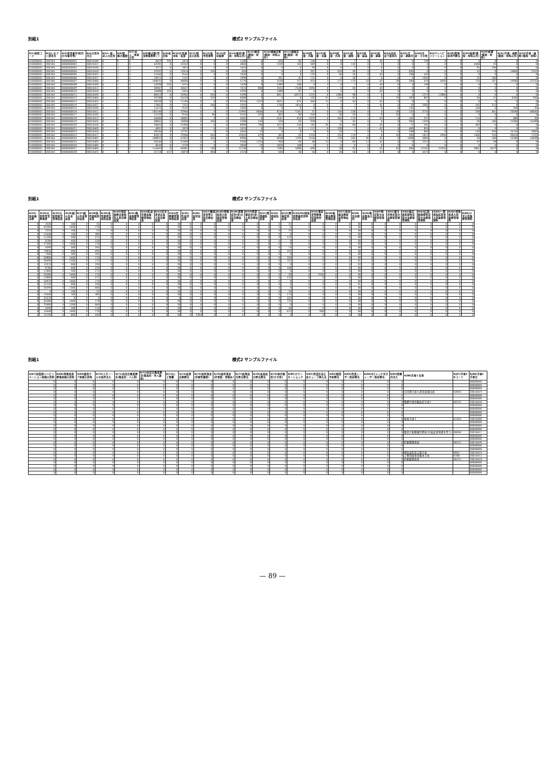別紙1 様式2 サンプルファイル
| 6(1)病院コード | 6(2)レセプト請求月 | 6(3)患者番号(院内のID番号等) | 6(4)入院年月日 | 6(5)一般・老人の区別 | 6(6)保険の種類 | 6(7)本人・家族の別 | 6(8)総点数(食事療養費除く) | 6(9)初診料 | 6(10)入院基本料・加算 | 6(11)特定入院料 | 6(12)指導管理等 | 6(13)在宅医療 | 6(14)検査(薬剤・材料以外) | 6(15)検査(薬剤・材料) | 6(16)画像診断(薬剤・材料以外) | 6(17)画像診断(薬剤・材料) | 6(18)投薬・内服 | 6(19)投薬・屯服 | 6(20)投薬・外用 | 6(21)投薬・調剤 | 6(22)投薬・麻毒 | 6(23)投薬・調基 | 6(24)注射・皮下筋肉内 | 6(25)注射・静脈内 | 6(26)注射・その他 | 6(27)リハビリテーション | 6(28)精神科専門療法 | 6(29)処置(薬剤・材料以外) | 6(30)処置(薬剤・材料) | 6(31)手術・麻酔(薬剤・材料以外) | 6(32)手術・麻酔(薬剤・材料) |
| --- | --- | --- | --- | --- | --- | --- | --- | --- | --- | --- | --- | --- | --- | --- | --- | --- | --- | --- | --- | --- | --- | --- | --- | --- | --- | --- | --- | --- | --- | --- | --- |
| 010000001 | 200104 | 0000000001 | 20010430 | 0 | 0 | 0 | 4419 | 335 | 1876 | 0 | 0 | 0 | 1160 | 0 | 636 | 82 | 144 | 0 | 0 | 7 | 0 | 42 | 6 | 0 | 139 | 0 | 0 | 0 | 0 | 0 | 0 |
| 010000001 | 200104 | 0000000002 | 20010412 | 1 | 1 | 0 | 43781 | 0 | 32242 | 0 | 0 | 0 | 4840 | 0 | 1249 | 165 | 569 | 0 | 0 | 133 | 0 | 0 | 0 | 0 | 0 | 0 | 0 | 4368 | 25 | 0 | 0 |
| 010000001 | 200104 | 0000000003 | 20010430 | 1 | 1 | 0 | 3277 | 0 | 1853 | 0 | 0 | 0 | 1010 | 0 | 0 | 0 | 56 | 0 | 0 | 7 | 0 | 0 | 0 | 0 | 0 | 0 | 0 | 95 | 246 | 0 | 0 |
| 010000001 | 200104 | 0000000004 | 20010418 | 1 | 1 | 0 | 32392 | 0 | 12616 | 0 | 350 | 0 | 694 | 0 | 0 | 0 | 207 | 0 | 418 | 49 | 0 | 0 | 0 | 826 | 0 | 0 | 0 | 42 | 8 | 14860 | 2252 |
| 010000001 | 200104 | 0000000005 | 20010423 | 1 | 1 | 0 | 11450 | 0 | 9145 | 0 | 0 | 0 | 1620 | 0 | 0 | 0 | 192 | 0 | 26 | 35 | 0 | 42 | 0 | 238 | 102 | 0 | 0 | 0 | 0 | 0 | 0 |
| 010000001 | 200104 | 0000000006 | 20010427 | 1 | 1 | 0 | 10915 | 0 | 7222 | 0 | 0 | 0 | 1990 | 0 | 301 | 41 | 131 | 0 | 0 | 28 | 1 | 0 | 0 | 0 | 1020 | 0 | 0 | 35 | 106 | 0 | 0 |
| 010000001 | 200104 | 0000000007 | 20010406 | 1 | 0 | 0 | 100635 | 0 | 40680 | 0 | 0 | 0 | 5770 | 0 | 3538 | 317 | 414 | 3 | 175 | 175 | 10 | 42 | 38 | 284 | 470 | 5830 | 0 | 710 | 107 | 19580 | 22232 |
| 010000001 | 200104 | 0000000008 | 20010428 | 0 | 1 | 0 | 10298 | 335 | 5574 | 0 | 0 | 0 | 1520 | 0 | 2389 | 260 | 0 | 3 | 0 | 7 | 0 | 42 | 0 | 0 | 138 | 0 | 0 | 0 | 0 | 0 | 0 |
| 010000001 | 200104 | 0000000009 | 20010413 | 1 | 1 | 0 | 30967 | 0 | 18437 | 0 | 0 | 0 | 7674 | 808 | 2553 | 2106 | 1094 | 0 | 0 | 63 | 0 | 42 | 0 | 0 | 0 | 0 | 0 | 0 | 0 | 0 | 0 |
| 010000001 | 200104 | 0000000010 | 20010418 | 1 | 1 | 0 | 10488 | 335 | 5424 | 0 | 0 | 0 | 2920 | 0 | 1488 | 87 | 0 | 0 | 6 | 7 | 0 | 42 | 0 | 0 | 0 | 0 | 0 | 0 | 0 | 0 | 0 |
| 010000001 | 200104 | 0000000011 | 20010426 | 0 | 0 | 0 | 66912 | 0 | 25902 | 0 | 650 | 0 | 5298 | 0 | 8011 | 10972 | 1225 | 0 | 1484 | 98 | 0 | 0 | 0 | 0 | 1272 | 13860 | 0 | 0 | 0 | 0 | 0 |
| 010000001 | 200104 | 0000000012 | 20010404 | 0 | 1 | 0 | 39788 | 0 | 24238 | 0 | 350 | 0 | 6068 | 0 | 0 | 0 | 102 | 51 | 144 | 81 | 0 | 0 | 20 | 583 | 802 | 0 | 0 | 84 | 31 | 6360 | 936 |
| 010000001 | 200104 | 0000000013 | 20010423 | 1 | 1 | 0 | 28336 | 0 | 11184 | 0 | 0 | 0 | 8354 | 1233 | 4031 | 875 | 504 | 11 | 0 | 42 | 0 | 42 | 0 | 0 | 0 | 0 | 0 | 0 | 0 | 0 | 0 |
| 010000001 | 200104 | 0000000014 | 20010427 | 1 | 1 | 0 | 17861 | 0 | 7322 | 0 | 500 | 0 | 3293 | 0 | 1760 | 1814 | 0 | 0 | 3 | 7 | 0 | 42 | 0 | 19 | 2383 | 0 | 0 | 165 | 313 | 0 | 0 |
| 010000001 | 200104 | 0000000015 | 20010426 | 0 | 0 | 0 | 11475 | 0 | 9145 | 0 | 0 | 0 | 1820 | 0 | 0 | 0 | 0 | 3 | 0 | 7 | 0 | 0 | 0 | 135 | 0 | 0 | 0 | 140 | 0 | 340 | 35 |
| 010000001 | 200104 | 0000000016 | 20010411 | 1 | 1 | 0 | 185146 | 0 | 32984 | 0 | 0 | 0 | 13995 | 6646 | 6144 | 5167 | 57 | 0 | 145 | 126 | 0 | 0 | 38 | 125 | 3725 | 0 | 0 | 538 | 441 | 70590 | 44045 |
| 010000001 | 200104 | 0000000017 | 20010426 | 1 | 1 | 0 | 15759 | 0 | 9145 | 0 | 80 | 0 | 5155 | 325 | 602 | 82 | 245 | 0 | 20 | 35 | 0 | 0 | 20 | 0 | 0 | 0 | 0 | 0 | 0 | 0 | 0 |
| 010000001 | 200104 | 0000000018 | 20010413 | 0 | 0 | 0 | 44466 | 0 | 30003 | 0 | 0 | 0 | 4505 | 0 | 5107 | 815 | 1639 | 0 | 442 | 119 | 1 | 42 | 0 | 162 | 237 | 0 | 0 | 714 | 0 | 680 | 30 |
| 010000001 | 200104 | 0000000019 | 20010425 | 0 | 1 | 0 | 48841 | 0 | 10968 | 0 | 450 | 0 | 2200 | 145 | 526 | 62 | 928 | 1 | 0 | 42 | 6 | 0 | 0 | 904 | 1595 | 0 | 0 | 50 | 106 | 15300 | 15498 |
| 010000001 | 200104 | 0000000020 | 20010418 | 0 | 0 | 0 | 36663 | 0 | 21906 | 0 | 0 | 0 | 8098 | 706 | 4213 | 534 | 183 | 26 | 35 | 84 | 0 | 42 | 0 | 71 | 181 | 0 | 0 | 462 | 0 | 0 | 0 |
| 010000001 | 200104 | 0000000021 | 20010409 | 0 | 0 | 1 | 4897 | 0 | 1878 | 3 | 0 | 0 | 1070 | 0 | 225 | 21 | 112 | 0 | 228 | 7 | 0 | 42 | 0 | 469 | 835 | 0 | 0 | 0 | 0 | 0 | 0 |
| 010000001 | 200104 | 0000000022 | 20010418 | 1 | 1 | 0 | 38184 | 0 | 12791 | 0 | 0 | 0 | 4943 | 13 | 0 | 0 | 0 | 0 | 10 | 7 | 0 | 0 | 8 | 348 | 683 | 0 | 0 | 120 | 594 | 15734 | 2865 |
| 010000001 | 200104 | 0000000023 | 20010411 | 0 | 0 | 0 | 82013 | 0 | 22960 | 0 | 650 | 0 | 12024 | 479 | 463 | 62 | 1518 | 2 | 235 | 119 | 0 | 0 | 20 | 390 | 1612 | 1850 | 0 | 1500 | 316 | 36410 | 1233 |
| 010000001 | 200104 | 0000000024 | 20010402 | 0 | 1 | 0 | 108833 | 0 | 47822 | 0 | 450 | 0 | 6900 | 73 | 6948 | 7293 | 3144 | 0 | 133 | 203 | 26 | 42 | 0 | 1608 | 4605 | 0 | 0 | 50 | 106 | 15300 | 14038 |
| 010000001 | 200104 | 0000000025 | 20010409 | 0 | 1 | 0 | 36244 | 0 | 21906 | 0 | 0 | 0 | 9348 | 1224 | 900 | 84 | 48 | 12 | 0 | 84 | 12 | 42 | 0 | 0 | 2315 | 0 | 0 | 92 | 58 | 0 | 0 |
| 010000001 | 200104 | 0000000026 | 20010406 | 0 | 0 | 0 | 6639 | 0 | 3726 | 0 | 0 | 0 | 2838 | 19 | 1826 | 108 | 0 | 0 | 0 | 0 | 0 | 0 | 0 | 0 | 0 | 0 | 0 | 0 | 0 | 0 | 0 |
| 010000001 | 200104 | 0000000027 | 20010404 | 1 | 1 | 0 | 114443 | 0 | 45081 | 0 | 700 | 0 | 11736 | 0 | 7285 | 5080 | 690 | 0 | 28 | 91 | 0 | 42 | 64 | 684 | 13162 | 23250 | 0 | 2801 | 3479 | 0 | 0 |
| 010000001 | 200104 | 0000000028 | 20010423 | 0 | 0 | 1 | 25718 | 437 | 16878 | 0 | 800 | 0 | 2370 | 0 | 560 | 46 | 54 | 0 | 20 | 56 | 0 | 42 | 0 | 0 | 4375 | 0 | 0 | 0 | 0 | 0 | 0 |
別紙1 様式2 サンプルファイル
| 6(33)放射線治療 | 6(34)入院時食事療養費 | 6(35)入院時医学管理加算 | 6(36)紹介外来加算 | 6(37)紹介外来特別加算 | 6(38)急性期病院加算 | 6(39)急性期特定病院加算 | 6(40)地域医療支援病院入院診療加算 | 6(41)救急医療管理加算 | 6(42)乳幼児救急医療管理加算 | 6(43)在宅患者応急入院診療加算 | 6(44)診療録管理体制加算 | 6(45)乳幼児加算 | 6(46)幼児加算 | 6(47)難病患者等入院診療加算 | 6(48)特殊疾患入院施設管理加算 | 6(49)超重症児(者)入院診療加算 | 6(50)準超重症児(者)入院診療加算 | 6(51)看護補助加算 | 6(52)地域加算 | 6(53)療養環境加算 | 6(54)HIV感染者療養環境特別加算 | 6(55)重症者等療養環境特別加算 | 6(56)無菌治療室管理加算 | 6(57)放射線治療病室管理加算 | 6(58)外泊期間 | 6(59)救命救急入院料 | 6(60)特定集中治療室管理料 | 6(61)新生児特定集中治療室管理料 | 6(62)総合周産期特定集中治療室管理料 | 6(63)広範囲熱傷特定集中治療室管理料 | 6(64)一類感染症患者入院医療管理料 | 6(65)特殊疾患入院医療管理料 | 6(66)小児入院医療管理料 |
| --- | --- | --- | --- | --- | --- | --- | --- | --- | --- | --- | --- | --- | --- | --- | --- | --- | --- | --- | --- | --- | --- | --- | --- | --- | --- | --- | --- | --- | --- | --- | --- | --- | --- |
| 0 | 2520 | 0 | 100 | 0 | 55 | 0 | 0 | 0 | 0 | 0 | 30 | 0 | 0 | 0 | 0 | 0 | 0 | 0 | 0 | 25 | 0 | 0 | 0 | 0 | 00 | 0 | 0 | 0 | 0 | 0 | 0 | 0 | 0 |
| 0 | 45360 | 0 | 1400 | 0 | 770 | 0 | 0 | 0 | 0 | 0 | 30 | 0 | 0 | 0 | 0 | 0 | 0 | 0 | 0 | 0 | 0 | 0 | 0 | 0 | 00 | 0 | 0 | 0 | 0 | 0 | 0 | 0 | 0 |
| 0 | 2220 | 0 | 100 | 0 | 55 | 0 | 0 | 0 | 0 | 0 | 30 | 0 | 0 | 0 | 0 | 0 | 0 | 0 | 0 | 25 | 0 | 0 | 0 | 0 | 00 | 0 | 0 | 0 | 0 | 0 | 0 | 0 | 0 |
| 0 | 15440 | 0 | 700 | 0 | 385 | 0 | 0 | 0 | 0 | 0 | 30 | 0 | 0 | 0 | 0 | 0 | 0 | 0 | 0 | 0 | 0 | 0 | 0 | 0 | 00 | 0 | 0 | 0 | 0 | 0 | 0 | 0 | 0 |
| 0 | 11100 | 0 | 500 | 0 | 275 | 0 | 0 | 0 | 0 | 0 | 30 | 0 | 0 | 0 | 0 | 0 | 0 | 0 | 0 | 125 | 0 | 0 | 0 | 0 | 00 | 0 | 0 | 0 | 0 | 0 | 0 | 0 | 0 |
| 0 | 8780 | 0 | 400 | 0 | 220 | 0 | 0 | 0 | 0 | 0 | 30 | 0 | 0 | 0 | 0 | 0 | 0 | 0 | 0 | 0 | 0 | 0 | 0 | 0 | 00 | 0 | 0 | 0 | 0 | 0 | 0 | 0 | 0 |
| 0 | 57260 | 0 | 1400 | 0 | 770 | 0 | 0 | 0 | 0 | 0 | 30 | 0 | 0 | 0 | 0 | 0 | 0 | 0 | 0 | 0 | 0 | 0 | 0 | 0 | 00 | 0 | 0 | 0 | 0 | 0 | 0 | 0 | 0 |
| 0 | 4390 | 0 | 300 | 0 | 165 | 0 | 0 | 0 | 0 | 0 | 30 | 0 | 0 | 0 | 0 | 0 | 0 | 0 | 0 | 75 | 0 | 0 | 0 | 0 | 00 | 0 | 0 | 0 | 0 | 0 | 0 | 0 | 0 |
| 0 | 19830 | 0 | 900 | 0 | 495 | 0 | 0 | 0 | 0 | 0 | 30 | 0 | 0 | 0 | 0 | 0 | 0 | 0 | 0 | 225 | 0 | 0 | 0 | 0 | 00 | 0 | 0 | 0 | 0 | 0 | 0 | 0 | 0 |
| 0 | 7560 | 0 | 300 | 0 | 165 | 0 | 0 | 0 | 0 | 0 | 30 | 0 | 0 | 0 | 0 | 0 | 0 | 0 | 0 | 0 | 0 | 0 | 0 | 0 | 00 | 0 | 0 | 0 | 0 | 0 | 0 | 0 | 0 |
| 0 | 30880 | 0 | 1400 | 0 | 770 | 0 | 0 | 0 | 0 | 0 | 30 | 0 | 0 | 0 | 0 | 0 | 0 | 0 | 0 | 350 | 0 | 0 | 0 | 0 | 00 | 0 | 0 | 0 | 0 | 0 | 0 | 0 | 0 |
| 0 | 26490 | 0 | 1300 | 0 | 715 | 0 | 0 | 0 | 0 | 0 | 30 | 0 | 0 | 0 | 0 | 0 | 0 | 0 | 0 | 325 | 0 | 0 | 0 | 0 | 01 | 0 | 0 | 0 | 0 | 0 | 0 | 0 | 0 |
| 0 | 13570 | 0 | 600 | 0 | 330 | 0 | 0 | 0 | 0 | 0 | 30 | 0 | 0 | 0 | 0 | 0 | 0 | 0 | 0 | 0 | 0 | 0 | 0 | 0 | 02 | 0 | 0 | 0 | 0 | 0 | 0 | 0 | 0 |
| 0 | 8780 | 0 | 400 | 0 | 220 | 0 | 0 | 0 | 0 | 0 | 30 | 0 | 0 | 0 | 0 | 0 | 0 | 0 | 0 | 100 | 0 | 0 | 0 | 0 | 00 | 0 | 0 | 0 | 0 | 0 | 0 | 0 | 0 |
| 0 | 11000 | 0 | 500 | 0 | 275 | 0 | 0 | 0 | 0 | 0 | 30 | 0 | 0 | 0 | 0 | 0 | 0 | 0 | 0 | 0 | 0 | 0 | 0 | 0 | 00 | 0 | 0 | 0 | 0 | 0 | 0 | 0 | 0 |
| 0 | 35280 | 0 | 1400 | 0 | 770 | 0 | 0 | 0 | 0 | 0 | 30 | 0 | 0 | 0 | 0 | 0 | 0 | 0 | 0 | 50 | 0 | 2100 | 0 | 0 | 00 | 0 | 0 | 0 | 0 | 0 | 0 | 0 | 0 |
| 0 | 12600 | 0 | 500 | 0 | 275 | 0 | 0 | 0 | 0 | 0 | 30 | 0 | 0 | 0 | 0 | 0 | 0 | 0 | 0 | 125 | 0 | 0 | 0 | 0 | 00 | 0 | 0 | 0 | 0 | 0 | 0 | 0 | 0 |
| 0 | 34970 | 0 | 1400 | 0 | 770 | 0 | 0 | 0 | 0 | 0 | 30 | 0 | 0 | 0 | 0 | 0 | 0 | 0 | 0 | 0 | 0 | 0 | 0 | 0 | 00 | 0 | 0 | 0 | 0 | 0 | 0 | 0 | 0 |
| 0 | 15120 | 0 | 600 | 0 | 330 | 0 | 0 | 0 | 0 | 0 | 30 | 0 | 0 | 0 | 0 | 0 | 0 | 0 | 0 | 0 | 0 | 0 | 0 | 0 | 01 | 0 | 0 | 0 | 0 | 0 | 0 | 0 | 0 |
| 0 | 26390 | 0 | 1200 | 0 | 660 | 0 | 0 | 0 | 0 | 0 | 30 | 0 | 0 | 0 | 0 | 0 | 0 | 0 | 0 | 0 | 0 | 0 | 0 | 0 | 00 | 0 | 0 | 0 | 0 | 0 | 0 | 0 | 0 |
| 0 | 0 | 0 | 100 | 0 | 55 | 0 | 0 | 0 | 0 | 0 | 30 | 0 | 0 | 0 | 0 | 0 | 0 | 0 | 0 | 25 | 0 | 0 | 0 | 0 | 00 | 0 | 0 | 0 | 0 | 0 | 0 | 0 | 0 |
| 0 | 15440 | 0 | 700 | 0 | 385 | 0 | 0 | 0 | 0 | 0 | 30 | 0 | 0 | 0 | 0 | 0 | 0 | 0 | 0 | 175 | 0 | 0 | 0 | 0 | 00 | 0 | 0 | 0 | 0 | 0 | 0 | 0 | 0 |
| 0 | 35270 | 0 | 0 | 0 | 0 | 0 | 0 | 0 | 0 | 0 | 0 | 0 | 0 | 0 | 0 | 0 | 0 | 0 | 0 | 425 | 0 | 0 | 0 | 0 | 00 | 0 | 0 | 0 | 0 | 0 | 0 | 0 | 0 |
| 0 | 64280 | 0 | 1400 | 0 | 770 | 0 | 0 | 0 | 0 | 0 | 30 | 0 | 0 | 0 | 0 | 0 | 0 | 0 | 0 | 725 | 0 | 0 | 0 | 0 | 00 | 0 | 0 | 0 | 0 | 0 | 0 | 0 | 0 |
| 0 | 22680 | 0 | 1200 | 0 | 660 | 0 | 0 | 0 | 0 | 0 | 30 | 0 | 0 | 0 | 0 | 0 | 0 | 0 | 0 | 0 | 0 | 0 | 0 | 0 | 00 | 0 | 0 | 0 | 0 | 0 | 0 | 0 | 0 |
| 0 | 4390 | 0 | 200 | 0 | 110 | 0 | 0 | 0 | 0 | 0 | 30 | 0 | 0 | 0 | 0 | 0 | 0 | 0 | 0 | 50 | 0 | 0 | 0 | 0 | 00 | 0 | 0 | 0 | 0 | 0 | 0 | 0 | 0 |
| 0 | 15440 | 0 | 1400 | 0 | 770 | 0 | 0 | 0 | 0 | 0 | 30 | 0 | 0 | 0 | 0 | 0 | 0 | 0 | 0 | 675 | 0 | 900 | 0 | 0 | 00 | 0 | 0 | 0 | 0 | 0 | 0 | 0 | 0 |
| 0 | 15190 | 0 | 800 | 0 | 440 | 0 | 0 | 0 | 0 | 0 | 30 | 0 | 2264 | 0 | 0 | 0 | 0 | 0 | 0 | 0 | 0 | 0 | 0 | 0 | 00 | 0 | 0 | 0 | 0 | 0 | 0 | 0 | 0 |
別紙1 様式2 サンプルファイル
| 6(67)回復期リハビリテーション病棟入院料 | 6(68)特殊疾患療養病棟入院料 | 6(69)緩和ケア病棟入院料 | 6(70)エタノールの局所注入 | 6(71)高気圧酸素療法(救急的・1人用) | 6(72)高気圧酸素療法(救急的・多人数用) | 6(73)人工腎臓 | 6(74)血漿交換療法 | 6(75)局所潅流(対悪性腫瘍) | 6(76)局所潅流(対骨膜・骨髄炎) | 6(77)血漿成分除去療法 | 6(78)血液成分除去療法 | 6(79)体外循環(その他) | 6(80)カウンターショック | 6(81)食道圧迫止血チューブ挿入法 | 6(82)頭蓋冷却療法 | 6(83)色素レーザー照射療法 | 6(84)Qスイッチ付きレーザー照射療法 | 6(85)胃瘻内注入 | 6(86)手術1 名称 | 6(87)手術1 Kコード | 6(88)手術1 手術日 |
| --- | --- | --- | --- | --- | --- | --- | --- | --- | --- | --- | --- | --- | --- | --- | --- | --- | --- | --- | --- | --- | --- |
| 0 | 0 | 0 | 0 | 0 | 0 | 0 | 0 | 0 | 0 | 0 | 0 | 0 | 0 | 0 | 0 | 0 | 0 | 0 | | | 00000000 |
| 0 | 0 | 0 | 0 | 0 | 0 | 0 | 0 | 0 | 0 | 0 | 0 | 0 | 0 | 0 | 0 | 0 | 0 | 0 | | | 00000000 |
| 0 | 0 | 0 | 0 | 0 | 0 | 0 | 0 | 0 | 0 | 0 | 0 | 0 | 0 | 0 | 0 | 0 | 0 | 0 | | | 00000000 |
| 0 | 0 | 0 | 0 | 0 | 0 | 0 | 0 | 0 | 0 | 0 | 0 | 0 | 0 | 0 | 0 | 0 | 0 | 0 | 白内障手術4 超音波検出術 | K2824 | 20010419 |
| 0 | 0 | 0 | 0 | 0 | 0 | 0 | 0 | 0 | 0 | 0 | 0 | 0 | 0 | 0 | 0 | 0 | 0 | 0 | | | 00000000 |
| 0 | 0 | 0 | 0 | 0 | 0 | 0 | 0 | 0 | 0 | 0 | 0 | 0 | 0 | 0 | 0 | 0 | 0 | 0 | | | 00000000 |
| 0 | 0 | 0 | 0 | 0 | 0 | 0 | 0 | 0 | 0 | 0 | 0 | 0 | 0 | 0 | 0 | 0 | 0 | 0 | 関節内骨折観血的手術1 | K0731 | 20010418 |
| 0 | 0 | 0 | 0 | 0 | 0 | 0 | 0 | 0 | 0 | 0 | 0 | 0 | 0 | 0 | 0 | 0 | 0 | 0 | | | 00000000 |
| 0 | 0 | 0 | 0 | 0 | 0 | 0 | 0 | 0 | 0 | 0 | 0 | 0 | 0 | 0 | 0 | 0 | 0 | 0 | | | 00000000 |
| 0 | 0 | 0 | 0 | 0 | 0 | 0 | 0 | 0 | 0 | 0 | 0 | 0 | 0 | 0 | 0 | 0 | 0 | 0 | | | 00000000 |
| 0 | 0 | 0 | 0 | 0 | 0 | 0 | 0 | 0 | 0 | 0 | 0 | 0 | 0 | 0 | 0 | 0 | 0 | 0 | | | 00000000 |
| 0 | 0 | 0 | 0 | 0 | 0 | 0 | 0 | 0 | 0 | 0 | 0 | 0 | 0 | 0 | 0 | 0 | 0 | 0 | 痔核手術3 | K7433 | 20010406 |
| 0 | 0 | 0 | 0 | 0 | 0 | 0 | 0 | 0 | 0 | 0 | 0 | 0 | 0 | 0 | 0 | 0 | 0 | 0 | | | 00000000 |
| 0 | 0 | 0 | 0 | 0 | 0 | 0 | 0 | 0 | 0 | 0 | 0 | 0 | 0 | 0 | 0 | 0 | 0 | 0 | | | 00000000 |
| 0 | 0 | 0 | 0 | 0 | 0 | 0 | 0 | 0 | 0 | 0 | 0 | 0 | 0 | 0 | 0 | 0 | 0 | 0 | | | 00000000 |
| 0 | 0 | 0 | 0 | 0 | 0 | 0 | 0 | 0 | 0 | 0 | 0 | 0 | 0 | 0 | 0 | 0 | 0 | 0 | 腹部大動脈瘤切除術(分枝血管再建を伴う) | K6056 | 20010417 |
| 0 | 0 | 0 | 0 | 0 | 0 | 0 | 0 | 0 | 0 | 0 | 0 | 0 | 0 | 0 | 0 | 0 | 0 | 0 | | | 00000000 |
| 0 | 0 | 0 | 0 | 0 | 0 | 0 | 0 | 0 | 0 | 0 | 0 | 0 | 0 | 0 | 0 | 0 | 0 | 0 | | | 00000000 |
| 0 | 0 | 0 | 0 | 0 | 0 | 0 | 0 | 0 | 0 | 0 | 0 | 0 | 0 | 0 | 0 | 0 | 0 | 0 | 肝動脈塞栓術 | K6121 | 20010426 |
| 0 | 0 | 0 | 0 | 0 | 0 | 0 | 0 | 0 | 0 | 0 | 0 | 0 | 0 | 0 | 0 | 0 | 0 | 0 | | | 00000000 |
| 0 | 0 | 0 | 0 | 0 | 0 | 0 | 0 | 0 | 0 | 0 | 0 | 0 | 0 | 0 | 0 | 0 | 0 | 0 | | | 00000000 |
| 0 | 0 | 0 | 0 | 0 | 0 | 0 | 0 | 0 | 0 | 0 | 0 | 0 | 0 | 0 | 0 | 0 | 0 | 0 | 経尿道的前立腺手術 | K841 | 20010419 |
| 0 | 0 | 0 | 0 | 0 | 0 | 0 | 0 | 0 | 0 | 0 | 0 | 0 | 0 | 0 | 0 | 0 | 0 | 0 | 上顎洞篩骨洞根本手術 | K358 | 20010412 |
| 0 | 0 | 0 | 0 | 0 | 0 | 0 | 0 | 0 | 0 | 0 | 0 | 0 | 0 | 0 | 0 | 0 | 0 | 0 | 肝動脈塞栓術 | K6121 | 20010418 |
| 0 | 0 | 0 | 0 | 0 | 0 | 0 | 0 | 0 | 0 | 0 | 0 | 0 | 0 | 0 | 0 | 0 | 0 | 0 | | | 00000000 |
| 0 | 0 | 0 | 0 | 0 | 0 | 0 | 0 | 0 | 0 | 0 | 0 | 0 | 0 | 0 | 0 | 0 | 0 | 0 | | | 00000000 |
| 0 | 0 | 0 | 0 | 0 | 0 | 0 | 0 | 0 | 0 | 0 | 0 | 0 | 0 | 0 | 0 | 0 | 0 | 0 | | | 00000000 |
| 0 | 0 | 0 | 0 | 0 | 0 | 0 | 0 | 0 | 0 | 0 | 0 | 0 | 0 | 0 | 0 | 0 | 0 | 0 | | | 00000000 |
— 89 —